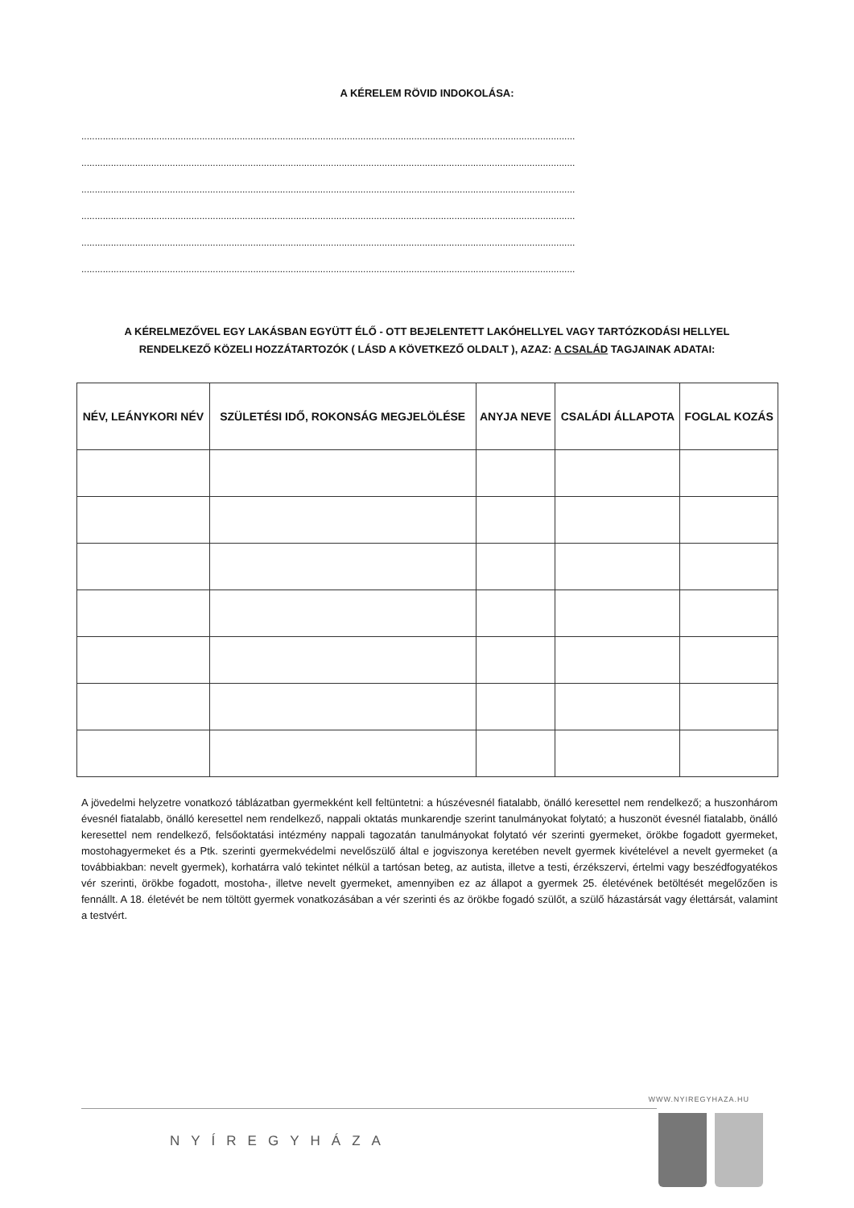A KÉRELEM RÖVID INDOKOLÁSA:
........................................................................................................................................................................................
........................................................................................................................................................................................
........................................................................................................................................................................................
........................................................................................................................................................................................
........................................................................................................................................................................................
........................................................................................................................................................................................
A KÉRELMEZŐVEL EGY LAKÁSBAN EGYÜTT ÉLŐ - OTT BEJELENTETT LAKÓHELLYEL VAGY TARTÓZKODÁSI HELLYEL RENDELKEZŐ KÖZELI HOZZÁTARTOZÓK ( LÁSD A KÖVETKEZŐ OLDALT ), AZAZ: A CSALÁD TAGJAINAK ADATAI:
| NÉV, LEÁNYKORI NÉV | SZÜLETÉSI IDŐ, ROKONSÁG MEGJELÖLÉSE | ANYJA NEVE | CSALÁDI ÁLLAPOTA | FOGLAL KOZÁS |
| --- | --- | --- | --- | --- |
A jövedelmi helyzetre vonatkozó táblázatban gyermekként kell feltüntetni: a húszévesnél fiatalabb, önálló keresettel nem rendelkező; a huszonhárom évesnél fiatalabb, önálló keresettel nem rendelkező, nappali oktatás munkarendje szerint tanulmányokat folytató; a huszonöt évesnél fiatalabb, önálló keresettel nem rendelkező, felsőoktatási intézmény nappali tagozatán tanulmányokat folytató vér szerinti gyermeket, örökbe fogadott gyermeket, mostohagyermeket és a Ptk. szerinti gyermekvédelmi nevelőszülő által e jogviszonya keretében nevelt gyermek kivételével a nevelt gyermeket (a továbbiakban: nevelt gyermek), korhatárra való tekintet nélkül a tartósan beteg, az autista, illetve a testi, érzékszervi, értelmi vagy beszédfogyatékos vér szerinti, örökbe fogadott, mostoha-, illetve nevelt gyermeket, amennyiben ez az állapot a gyermek 25. életévének betöltését megelőzően is fennállt. A 18. életévét be nem töltött gyermek vonatkozásában a vér szerinti és az örökbe fogadó szülőt, a szülő házastársát vagy élettársát, valamint a testvért.
WWW.NYIREGYHAZA.HU
NYÍREGYHÁZA